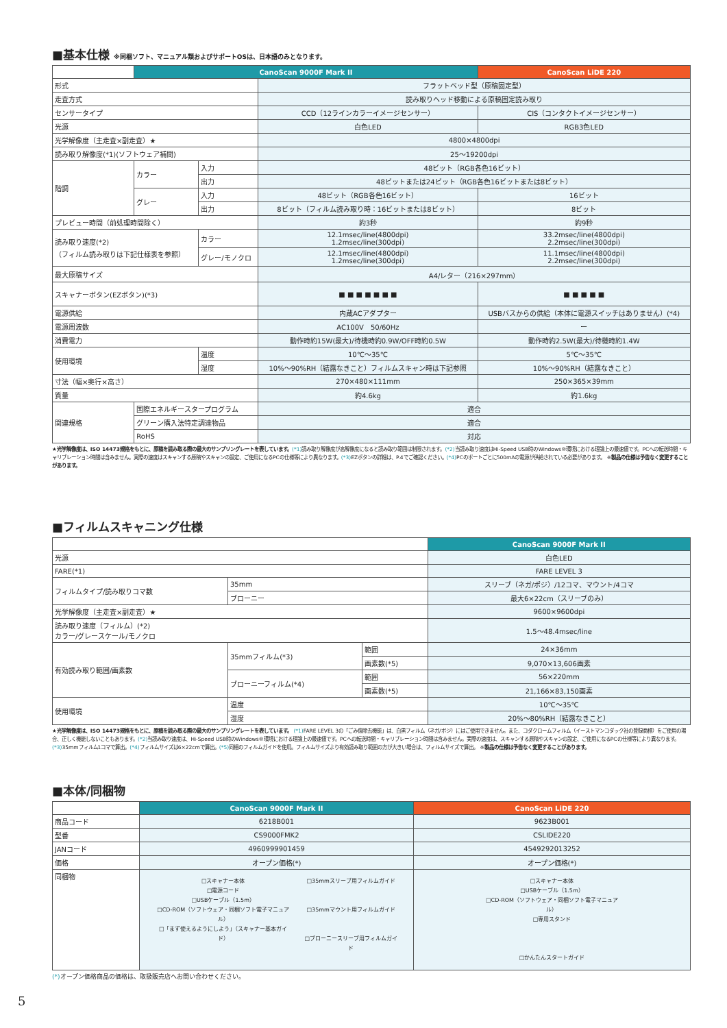■基本仕様 ※同梱ソフト、マニュアル類およびサポートOSは、日本語のみとなります。
| | CanoScan 9000F Mark II | | | CanoScan LiDE 220 |
| --- | --- | --- | --- | --- |
| 形式 | | | フラットベッド型（原稿固定型） | |
| 走査方式 | | | 読み取りヘッド移動による原稿固定読み取り | |
| センサータイプ | | | CCD（12ラインカラーイメージセンサー） | CIS（コンタクトイメージセンサー） |
| 光源 | | | 白色LED | RGB3色LED |
| 光学解像度（主走査×副走査）★ | | | 4800×4800dpi | |
| 読み取り解像度(*1)(ソフトウェア補間) | | | 25〜19200dpi | |
| 階調 | カラー | 入力 | 48ビット（RGB各色16ビット） | |
| | | 出力 | 48ビットまたは24ビット（RGB各色16ビットまたは8ビット） | |
| | グレー | 入力 | 48ビット（RGB各色16ビット） | 16ビット |
| | | 出力 | 8ビット（フィルム読み取り時：16ビットまたは8ビット） | 8ビット |
| プレビュー時間（前処理時間除く） | | | 約3秒 | 約9秒 |
| 読み取り速度(*2) （フィルム読み取りは下記仕様表を参照） | | カラー | 12.1msec/line(4800dpi) 1.2msec/line(300dpi) | 33.2msec/line(4800dpi) 2.2msec/line(300dpi) |
| | | グレー/モノクロ | 12.1msec/line(4800dpi) 1.2msec/line(300dpi) | 11.1msec/line(4800dpi) 2.2msec/line(300dpi) |
| 最大原稿サイズ | | | A4/レター（216×297mm） | |
| スキャナーボタン(EZボタン)(*3) | | | ■ ■ ■ ■ ■ ■ ■ | ■ ■ ■ ■ ■ |
| 電源供給 | | | 内蔵ACアダプター | USBバスからの供給（本体に電源スイッチはありません）(*4) |
| 電源周波数 | | | AC100V 50/60Hz | ー |
| 消費電力 | | | 動作時約15W(最大)/待機時約0.9W/OFF時約0.5W | 動作時約2.5W(最大)/待機時約1.4W |
| 使用環境 | | 温度 | 10℃〜35℃ | 5℃〜35℃ |
| | | 湿度 | 10%〜90%RH（結露なきこと）フィルムスキャン時は下記参照 | 10%〜90%RH（結露なきこと） |
| 寸法（幅×奥行×高さ） | | | 270×480×111mm | 250×365×39mm |
| 質量 | | | 約4.6kg | 約1.6kg |
| 関連規格 | 国際エネルギースタープログラム | | 適合 | |
| | グリーン購入法特定調達物品 | | 適合 | |
| | RoHS | | 対応 | |
★光学解像度は、ISO 14473規格をもとに、原稿を読み取る際の最大のサンプリングレートを表しています。(*1) 読み取り解像度が高解像度になると読み取り範囲は制限されます。(*2) 当読み取り速度はHi-Speed USB時のWindows®環境における理論上の最速値です。PCへの転送時間・キャリブレーション時間は含みません。実際の速度はスキャンする原稿やスキャンの設定、ご使用になるPCの仕様等により異なります。(*3) EZボタンの詳細は、P.4でご確認ください。(*4) PCのポートごとに500mAの電源が供給されている必要があります。 ※製品の仕様は予告なく変更することがあります。
■フィルムスキャニング仕様
| | | | CanoScan 9000F Mark II |
| --- | --- | --- | --- |
| 光源 | | | 白色LED |
| FARE(*1) | | | FARE LEVEL 3 |
| フィルムタイプ/読み取りコマ数 | 35mm | | スリーブ（ネガ/ポジ）/12コマ、マウント/4コマ |
| | ブローニー | | 最大6×22cm（スリーブのみ） |
| 光学解像度（主走査×副走査）★ | | | 9600×9600dpi |
| 読み取り速度（フィルム）(*2) カラー/グレースケール/モノクロ | | | 1.5〜48.4msec/line |
| 有効読み取り範囲/画素数 | 35mmフィルム(*3) | 範囲 | 24×36mm |
| | | 画素数(*5) | 9,070×13,606画素 |
| | ブローニーフィルム(*4) | 範囲 | 56×220mm |
| | | 画素数(*5) | 21,166×83,150画素 |
| 使用環境 | 温度 | | 10℃〜35℃ |
| | 湿度 | | 20%〜80%RH（結露なきこと） |
★光学解像度は、ISO 14473規格をもとに、原稿を読み取る際の最大のサンプリングレートを表しています。 (*1) FARE LEVEL 3の「ごみ傷除去機能」は、白黒フィルム（ネガ/ポジ）にはご使用できません。また、コダクロームフィルム（イーストマンコダック社の登録商標）をご使用の場合、正しく機能しないこともあります。(*2) 当読み取り速度は、Hi-Speed USB時のWindows®環境における理論上の最速値です。PCへの転送時間・キャリブレーション時間は含みません。実際の速度は、スキャンする原稿やスキャンの設定、ご使用になるPCの仕様等により異なります。(*3) 35mmフィルム1コマで算出。(*4) フィルムサイズは6×22cmで算出。(*5) 同梱のフィルムガイドを使用。フィルムサイズより有効読み取り範囲の方が大きい場合は、フィルムサイズで算出。 ※製品の仕様は予告なく変更することがあります。
■本体/同梱物
| | CanoScan 9000F Mark II | CanoScan LiDE 220 |
| --- | --- | --- |
| 商品コード | 6218B001 | 9623B001 |
| 型番 | CS9000FMK2 | CSLIDE220 |
| JANコード | 4960999901459 | 4549292013252 |
| 価格 | オープン価格(*) | オープン価格(*) |
| 同梱物 | □スキャナー本体 □電源コード □USBケーブル（1.5m） □CD-ROM（ソフトウェア・同梱ソフト電子マニュアル） □「まず使えるようにしよう」（スキャナー基本ガイド） □35mmスリーブ用フィルムガイド □35mmマウント用フィルムガイド □ブローニースリーブ用フィルムガイド | □スキャナー本体 □USBケーブル（1.5m） □CD-ROM（ソフトウェア・同梱ソフト電子マニュアル） □専用スタンド □かんたんスタートガイド |
(*) オープン価格商品の価格は、取扱販売店へお問い合わせください。
5